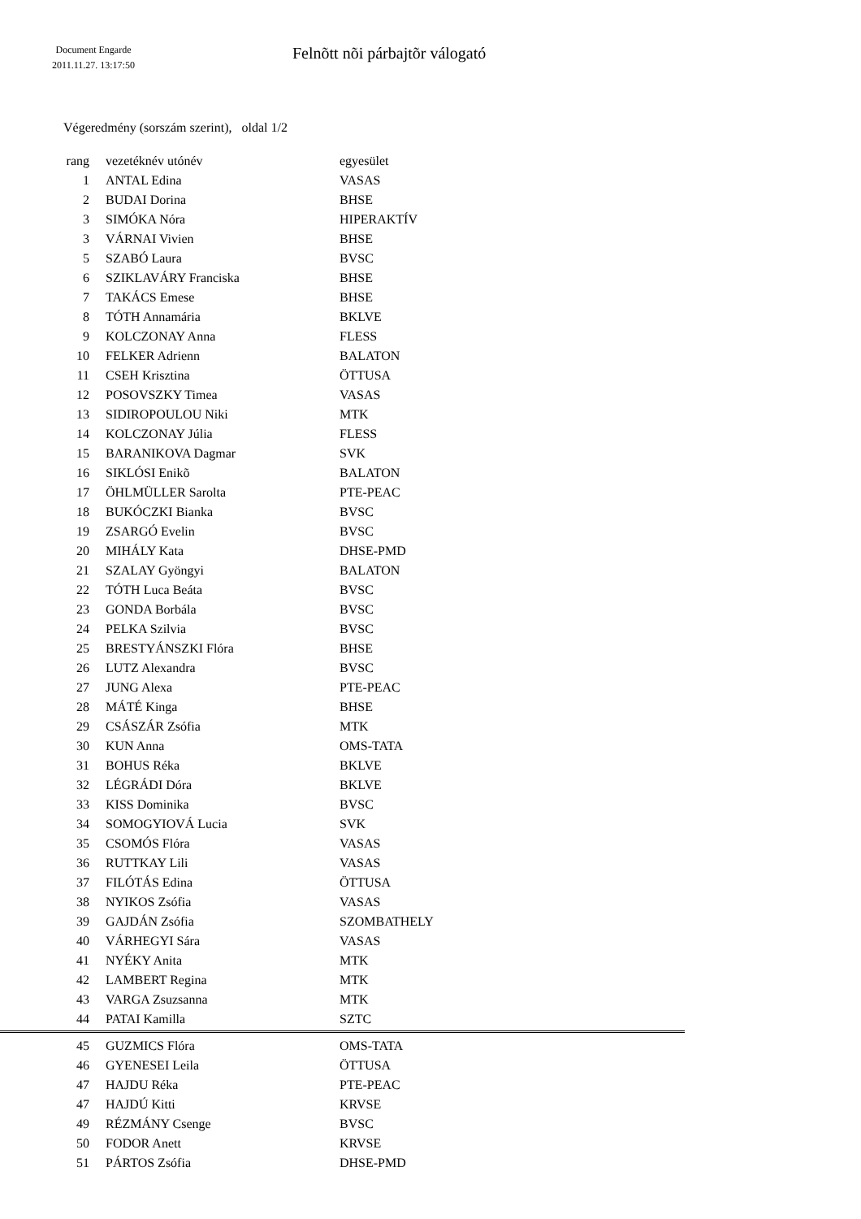Document Engarde
2011.11.27. 13:17:50
Felnõtt nõi párbajtõr válogató
Végeredmény (sorszám szerint), oldal 1/2
| rang | vezetéknév utónév | egyesület |
| --- | --- | --- |
| 1 | ANTAL Edina | VASAS |
| 2 | BUDAI Dorina | BHSE |
| 3 | SIMÓKA Nóra | HIPERAKTÍV |
| 3 | VÁRNAI Vivien | BHSE |
| 5 | SZABÓ Laura | BVSC |
| 6 | SZIKLAVÁRY Franciska | BHSE |
| 7 | TAKÁCS Emese | BHSE |
| 8 | TÓTH Annamária | BKLVE |
| 9 | KOLCZONAY Anna | FLESS |
| 10 | FELKER Adrienn | BALATON |
| 11 | CSEH Krisztina | ÖTTUSA |
| 12 | POSOVSZKY Timea | VASAS |
| 13 | SIDIROPOULOU Niki | MTK |
| 14 | KOLCZONAY Júlia | FLESS |
| 15 | BARANIKOVA Dagmar | SVK |
| 16 | SIKLÓSI Enikõ | BALATON |
| 17 | ÖHLMÜLLER Sarolta | PTE-PEAC |
| 18 | BUKÓCZKI Bianka | BVSC |
| 19 | ZSARGÓ Evelin | BVSC |
| 20 | MIHÁLY Kata | DHSE-PMD |
| 21 | SZALAY Gyöngyi | BALATON |
| 22 | TÓTH Luca Beáta | BVSC |
| 23 | GONDA Borbála | BVSC |
| 24 | PELKA Szilvia | BVSC |
| 25 | BRESTYÁNSZKI Flóra | BHSE |
| 26 | LUTZ Alexandra | BVSC |
| 27 | JUNG Alexa | PTE-PEAC |
| 28 | MÁTÉ Kinga | BHSE |
| 29 | CSÁSZÁR Zsófia | MTK |
| 30 | KUN Anna | OMS-TATA |
| 31 | BOHUS Réka | BKLVE |
| 32 | LÉGRÁDI Dóra | BKLVE |
| 33 | KISS Dominika | BVSC |
| 34 | SOMOGYIOVÁ Lucia | SVK |
| 35 | CSOMÓS Flóra | VASAS |
| 36 | RUTTKAY Lili | VASAS |
| 37 | FILÓTÁS Edina | ÖTTUSA |
| 38 | NYIKOS Zsófia | VASAS |
| 39 | GAJDÁN Zsófia | SZOMBATHELY |
| 40 | VÁRHEGYI Sára | VASAS |
| 41 | NYÉKY Anita | MTK |
| 42 | LAMBERT Regina | MTK |
| 43 | VARGA Zsuzsanna | MTK |
| 44 | PATAI Kamilla | SZTC |
| 45 | GUZMICS Flóra | OMS-TATA |
| 46 | GYENESEI Leila | ÖTTUSA |
| 47 | HAJDU Réka | PTE-PEAC |
| 47 | HAJDÚ Kitti | KRVSE |
| 49 | RÉZMÁNY Csenge | BVSC |
| 50 | FODOR Anett | KRVSE |
| 51 | PÁRTOS Zsófia | DHSE-PMD |